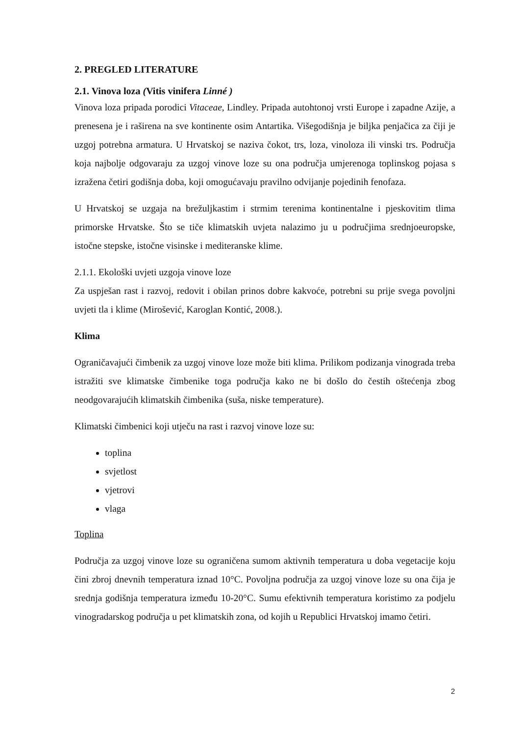2. PREGLED LITERATURE
2.1. Vinova loza (Vitis vinifera Linné )
Vinova loza pripada porodici Vitaceae, Lindley. Pripada autohtonoj vrsti Europe i zapadne Azije, a prenesena je i raširena na sve kontinente osim Antartika. Višegodišnja je biljka penjačica za čiji je uzgoj potrebna armatura. U Hrvatskoj se naziva čokot, trs, loza, vinoloza ili vinski trs. Područja koja najbolje odgovaraju za uzgoj vinove loze su ona područja umjerenoga toplinskog pojasa s izražena četiri godišnja doba, koji omogućavaju pravilno odvijanje pojedinih fenofaza.
U Hrvatskoj se uzgaja na brežuljkastim i strmim terenima kontinentalne i pjeskovitim tlima primorske Hrvatske. Što se tiče klimatskih uvjeta nalazimo ju u područjima srednjoeuropske, istočne stepske, istočne visinske i mediteranske klime.
2.1.1. Ekološki uvjeti uzgoja vinove loze
Za uspješan rast i razvoj, redovit i obilan prinos dobre kakvoće, potrebni su prije svega povoljni uvjeti tla i klime (Mirošević, Karoglan Kontić, 2008.).
Klima
Ograničavajući čimbenik za uzgoj vinove loze može biti klima. Prilikom podizanja vinograda treba istražiti sve klimatske čimbenike toga područja kako ne bi došlo do čestih oštećenja zbog neodgovarajućih klimatskih čimbenika (suša, niske temperature).
Klimatski čimbenici koji utječu na rast i razvoj vinove loze su:
toplina
svjetlost
vjetrovi
vlaga
Toplina
Područja za uzgoj vinove loze su ograničena sumom aktivnih temperatura u doba vegetacije koju čini zbroj dnevnih temperatura iznad 10°C. Povoljna područja za uzgoj vinove loze su ona čija je srednja godišnja temperatura između 10-20°C. Sumu efektivnih temperatura koristimo za podjelu vinogradarskog područja u pet klimatskih zona, od kojih u Republici Hrvatskoj imamo četiri.
2